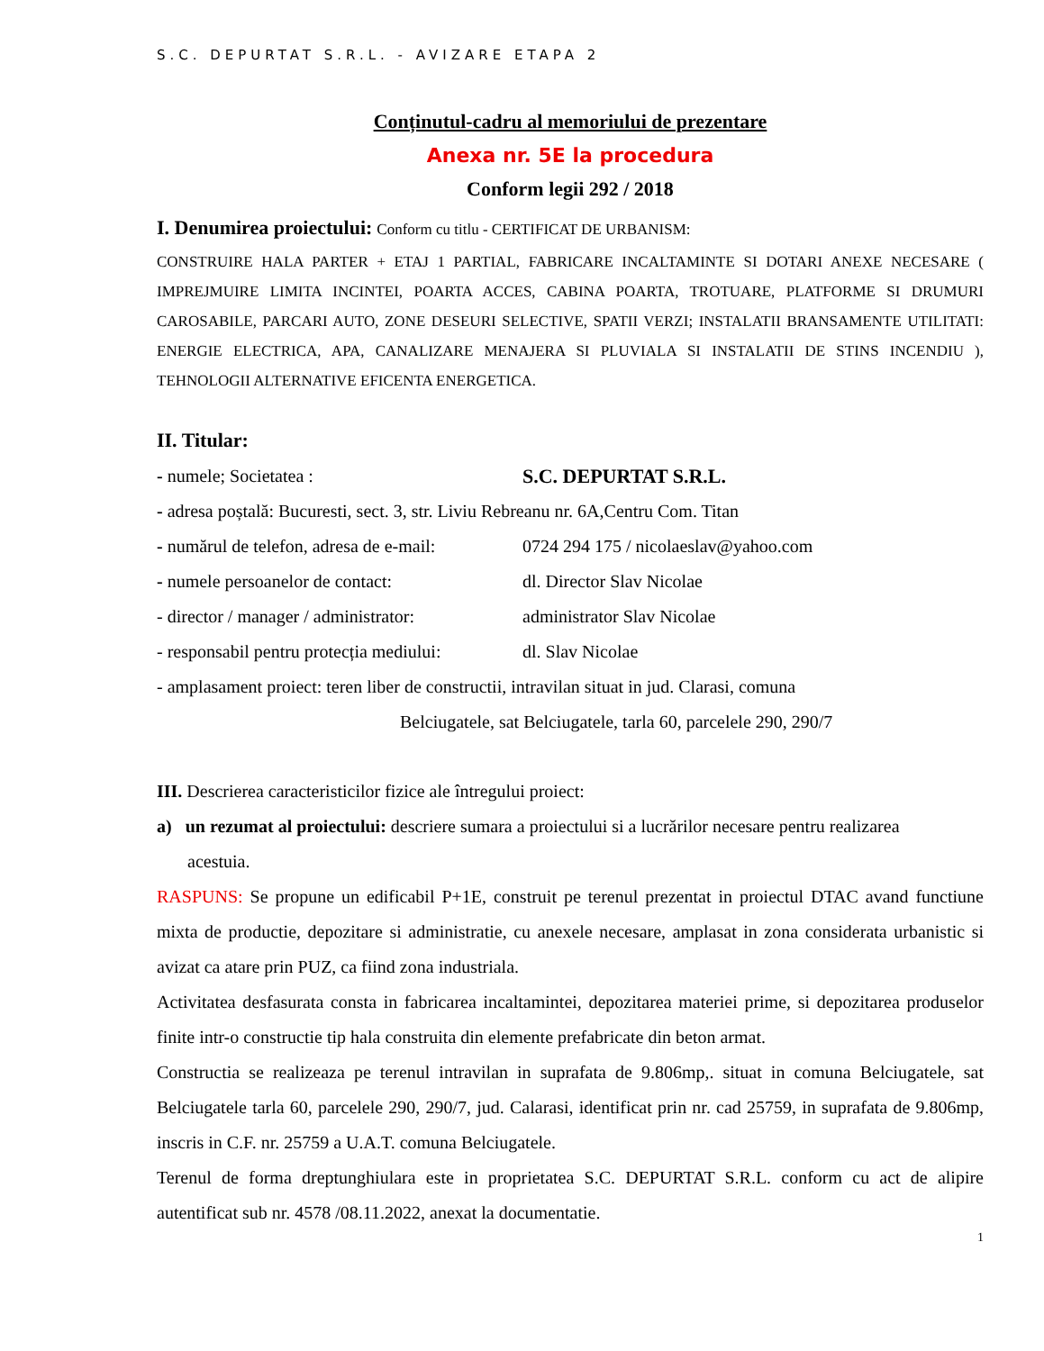S.C. DEPURTAT S.R.L. - AVIZARE ETAPA 2
Conținutul-cadru al memoriului de prezentare
Anexa nr. 5E la procedura
Conform legii 292 / 2018
I. Denumirea proiectului: Conform cu titlu - CERTIFICAT DE URBANISM:
CONSTRUIRE HALA PARTER + ETAJ 1 PARTIAL, FABRICARE INCALTAMINTE SI DOTARI ANEXE NECESARE ( IMPREJMUIRE LIMITA INCINTEI, POARTA ACCES, CABINA POARTA, TROTUARE, PLATFORME SI DRUMURI CAROSABILE, PARCARI AUTO, ZONE DESEURI SELECTIVE, SPATII VERZI; INSTALATII BRANSAMENTE UTILITATI: ENERGIE ELECTRICA, APA, CANALIZARE MENAJERA SI PLUVIALA SI INSTALATII DE STINS INCENDIU ), TEHNOLOGII ALTERNATIVE EFICENTA ENERGETICA.
II. Titular:
- numele; Societatea : S.C. DEPURTAT S.R.L.
- adresa poștală: Bucuresti, sect. 3, str. Liviu Rebreanu nr. 6A,Centru Com. Titan
- numărul de telefon, adresa de e-mail: 0724 294 175 / nicolaeslav@yahoo.com
- numele persoanelor de contact: dl. Director Slav Nicolae
- director / manager / administrator: administrator Slav Nicolae
- responsabil pentru protecția mediului: dl. Slav Nicolae
- amplasament proiect: teren liber de constructii, intravilan situat in jud. Clarasi, comuna
Belciugatele, sat Belciugatele, tarla 60, parcelele 290, 290/7
III. Descrierea caracteristicilor fizice ale întregului proiect:
a) un rezumat al proiectului: descriere sumara a proiectului si a lucrărilor necesare pentru realizarea
acestuia.
RASPUNS: Se propune un edificabil P+1E, construit pe terenul prezentat in proiectul DTAC avand functiune mixta de productie, depozitare si administratie, cu anexele necesare, amplasat in zona considerata urbanistic si avizat ca atare prin PUZ, ca fiind zona industriala.
Activitatea desfasurata consta in fabricarea incaltamintei, depozitarea materiei prime, si depozitarea produselor finite intr-o constructie tip hala construita din elemente prefabricate din beton armat.
Constructia se realizeaza pe terenul intravilan in suprafata de 9.806mp,. situat in comuna Belciugatele, sat Belciugatele tarla 60, parcelele 290, 290/7, jud. Calarasi, identificat prin nr. cad 25759, in suprafata de 9.806mp, inscris in C.F. nr. 25759 a U.A.T. comuna Belciugatele.
Terenul de forma dreptunghiulara este in proprietatea S.C. DEPURTAT S.R.L. conform cu act de alipire autentificat sub nr. 4578 /08.11.2022, anexat la documentatie.
1